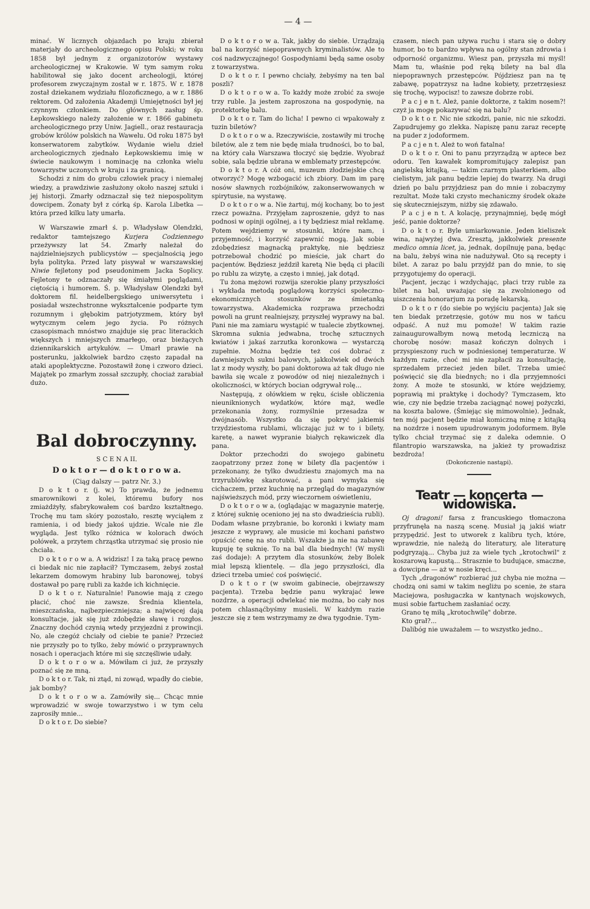— 4 —
minać. W licznych objazdach po kraju zbierał materjały do archeologicznego opisu Polski; w roku 1858 był jednym z organizotorów wystawy archeologicznej w Krakowie. W tym samym roku habilitował się jako docent archeologji, której profesorem zwyczajnym został w r. 1875. W r. 1878 został dziekanem wydziału filozoficznego, a w r. 1886 rektorem. Od założenia Akademji Umiejętności był jej czynnym członkiem. Do głównych zasług śp. Łepkowskiego należy założenie w r. 1866 gabinetu archeologicznego przy Uniw. Jagiell., oraz restauracja grobów królów polskich na Wawelu. Od roku 1875 był konserwatorem zabytków. Wydanie wielu dzieł archeologicznych zjednało Łepkowskiemu imię w świecie naukowym i nominację na członka wielu towarzystw uczonych w kraju i za granicą.
Schodzi z nim do grobu człowiek pracy i niemałej wiedzy, a prawdziwie zasłużony około naszej sztuki i jej historji. Zmarły odznaczał się też niepospolitym dowcipem. Żonaty był z córką śp. Karola Libetka — która przed kilku laty umarła.
W Warszawie zmarł ś. p. Władysław Olendzki, redaktor tamtejszego Kurjera Codziennego przeżywszy lat 54. Zmarły należał do najdzielniejszych publicystów — specjalnością jego była polityka. Przed laty pisywał w warszawskiej Niwie fejletony pod pseudonimem Jacka Soplicy. Fejletony te odznaczały się śmiałymi poglądami, ciętością i humorem. Ś. p. Władysław Olendzki był doktorem fil. heidelbergskiego uniwersytetu i posiadał wszechstronne wykształcenie podparte tym rozumnym i głębokim patrjotyzmem, który był wytycznym celem jego życia. Po różnych czasopismach mnóstwo znajduje się prac literackich większych i mniejszych zmarłego, oraz bieżących dziennikarskich artykułów. — Umarł prawie na posterunku, jakkolwiek bardzo często zapadał na ataki apoplektyczne. Pozostawił żonę i czworo dzieci. Majątek po zmarłym zossał szczupły, chociaż zarabiał dużo.
Bal dobroczynny.
S C E N A II.
D o k t o r — d o k t o r o w a.
(Ciąg dalszy — patrz Nr. 3.)
D o k t o r. (j. w.) To prawda, że jednemu smarownikowi z kolei, któremu bufory nos zmiażdżyły, sfabrykowałem coś bardzo kształtnego. Trochę mu tam skóry pozostało, resztę wyciąłem z ramienia, i od biedy jakoś ujdzie. Wcale nie źle wygląda. Jest tylko różnica w kolorach dwóch połówek, a przytem chrząstka utrzymać się prosio nie chciała.
D o k t o r o w a. A widzisz! I za taką pracę pewno ci biedak nic nie zapłacił? Tymczasem, żebyś został lekarzem domowym hrabiny lub baronowej, tobyś dostawał po parę rubli za każde ich kichnięcie.
D o k t o r. Naturalnie! Panowie mają z czego płacić, choć nie zawsze. Średnia klientela, mieszczańska, najbezpieczniejsza; a najwięcej dają konsultacje, jak się już zdobędzie sławę i rozgłos. Znaczny dochód czynią wtedy przyjezdni z prowincji. No, ale czegóż chciały od ciebie te panie? Przecież nie przyszły po to tylko, żeby mówić o przyprawnych nosach i operacjach które mi się szczęśliwie udały.
D o k t o r o w a. Mówiłam ci już, że przyszły poznać się ze mną.
D o k t o r. Tak, ni ztąd, ni zowąd, wpadły do ciebie, jak bomby?
D o k t o r o w a. Zamówiły się... Chcąc mnie wprowadzić w swoje towarzystwo i w tym celu zaprosiły mnie...
D o k t o r. Do siebie?
D o k t o r o w a. Tak, jakby do siebie. Urządzają bal na korzyść niepoprawnych kryminalistów. Ale to coś nadzwyczajnego! Gospodyniami będą same osoby z towarzystwa.
D o k t o r. I pewno chciały, żebyśmy na ten bal poszli?
D o k t o r o w a. To każdy może zrobić za swoje trzy ruble. Ja jestem zaproszona na gospodynię, na protektorkę balu.
D o k t o r. Tam do licha! I pewno ci wpakowały z tuzin biletów?
D o k t o r o w a. Rzeczywiście, zostawiły mi trochę biletów, ale z tem nie będę miała trudności, bo to bal, na który cała Warszawa tłoczyć się będzie. Wyobraź sobie, sala będzie ubrana w emblematy przestępców.
D o k t o r. A cóż oni, muzeum złodziejskie chcą otworzyć? Mogę wzbogacić ich zbiory. Dam im parę nosów sławnych rozbójników, zakonserwowanych w spirytusie, na wystawę.
D o k t o r o w a. Nie żartuj, mój kochany, bo to jest rzecz poważna. Przyjęłam zaproszenie, gdyż to nas podnosi w opinji ogólnej, a i ty będziesz miał reklamę. Potem wejdziemy w stosunki, które nam, i przyjemność, i korzyść zapewnić mogą. Jak sobie zdobędziesz magnacką praktykę, nie będziesz potrzebował chodzić po mieście, jak chart do pacjentów. Będziesz jeździł karetą Nie będą ci płacili po rublu za wizytę, a często i mniej, jak dotąd.
Tu żona mężowi rozwija szerokie plany przyszłości i wykłada metodą poglądową korzyści społeczno-ekonomicznych stosunków ze śmietanką towarzystwa. Akademicka rozprawa przechodzi powoli na grunt realniejszy, przyszłej wyprawy na bal. Pani nie ma zamiaru wystąpić w tualecie zbytkownej. Skromna suknia jedwabna, trochę sztucznych kwiatów i jakaś zarzutka koronkowa — wystarczą zupełnie. Można będzie też coś dobrać z dawniejszych sukni balowych, jakkolwiek od dwóch lat z mody wyszły, bo pani doktorowa aż tak długo nie bawiła się wcale z powodów od niej niezależnych i okoliczności, w których bocian odgrywał rolę...
Następują, z ołówkiem w ręku, ścisłe obliczenia nieuniknionych wydatków, które mąż, wedle przekonania żony, rozmyślnie przesadza w dwójnasób. Wszystko da się pokryć jakiemiś trzydziestoma rublami, wliczając już w to i bilety, karetę, a nawet wypranie białych rękawiczek dla pana.
Doktor przechodzi do swojego gabinetu zaopatrzony przez żonę w bilety dla pacjentów i przekonany, że tylko dwudziestu znajomych ma na trzyrublówkę skarotować, a pani wymyka się cichaczem, przez kuchnię na przegląd do magazynów najświeższych mód, przy wieczornem oświetleniu,
D o k t o r o w a, (oglądając w magazynie materję, z której suknię oceniono jej na sto dwadzieścia rubli). Dodam własne przybranie, bo koronki i kwiaty mam jeszcze z wyprawy, ale musicie mi kochani państwo opuścić cenę na sto rubli. Wszakże ja nie na zabawę kupuję tę suknię. To na bal dla biednych! (W myśli zaś dodaje): A przytem dla stosunków, żeby Bolek miał lepszą klientelę. — dla jego przyszłości, dla dzieci trzeba umieć coś poświęcić.
D o k t o r (w swoim gabinecie, obejrzawszy pacjenta). Trzeba będzie panu wykrajać lewe nozdrze, a operacji odwlekać nie można, bo cały nos potem chlasnąćbyśmy musieli. W każdym razie jeszcze się z tem wstrzymamy ze dwa tygodnie. Tym-
czasem, niech pan używa ruchu i stara się o dobry humor, bo to bardzo wpływa na ogólny stan zdrowia i odporność organizmu. Wiesz pan, przyszła mi myśl! Mam tu, właśnie pod ręką bilety na bal dla niepoprawnych przestępców. Pójdziesz pan na tę zabawę, popatrzysz na ładne kobiety, przetrzęsiesz się trochę, wypocisz! to zawsze dobrze robi.
P a c j e n t. Ależ, panie doktorze, z takim nosem?! czyż ja mogę pokazywać się na balu?
D o k t o r. Nic nie szkodzi, panie, nic nie szkodzi. Zapudrujemy go zlekka. Napiszę panu zaraz receptę na puder z jodoformem.
P a c j e n t. Ależ to woń fatalna!
D o k t o r. Oni to panu przyrządzą w aptece bez odoru. Ten kawałek kompromitujący zalepisz pan angielską kitajką, — takim czarnym plasterkiem, albo cielistym, jak panu będzie lepiej do twarzy. Na drugi dzień po balu przyjdziesz pan do mnie i zobaczymy rezultat. Może taki czysto mechaniczny środek okaże się skuteczniejszym, niżby się zdawało.
P a c j e n t. A kolację, przynajmniej, będę mógł jeść, panie doktorze?
D o k t o r. Byle umiarkowanie. Jeden kieliszek wina, najwyżej dwa. Zresztą, jakkolwiek presente medico omnia licet, ja, jednak, dopilnuję pana, będąc na balu, żebyś wina nie nadużywał. Oto są recepty i bilet. A zaraz po balu przyjdź pan do mnie, to się przygotujemy do operacji.
Pacjent, jecząc i wzdychając, płaci trzy ruble za bilet na bal, uważając się za zwolnionego od uiszczenia honorarjum za poradę lekarską.
D o k t o r (do siebie po wyjściu pacjenta) Jak się ten biedak przetrzęsie, gotów mu nos w tańcu odpaść. A nuż mu pomoże! W takim razie zainaugurowałbym nową metodą leczniczą na chorobę nosów: masaż kończyn dolnych i przyspieszony ruch w podniesionej temperaturze. W każdym razie, choć mi nie zapłacił za konsultację, sprzedałem przecież jeden bilet. Trzeba umieć poświęcić się dla biednych; no i dla przyjemności żony. A może te stosunki, w które wejdziemy, poprawią mi praktykę i dochody? Tymczasem, kto wie, czy nie będzie trzeba zaciągnąć nowej pożyczki, na koszta balowe. (Śmiejąc się mimowolnie). Jednak, ten mój pacjent będzie miał komiczną minę z kitajką na nozdrze i nosem upudrowanym jodoformem. Byle tylko chciał trzymać się z daleka odemnie. O filantropio warszawska, na jakież ty prowadzisz bezdroża!
(Dokończenie nastąpi).
Teatr — koncerta — widowiska.
Oj dragoni! farsa z francuskiego tłomaczona przyfrunęła na naszą scenę. Musiał ją jakiś wiatr przypędzić. Jest to utworek z kalibru tych, które, wprawdzie, nie należą do literatury, ale literaturę podgryzają... Chyba już za wiele tych „krotochwil" z koszarową kapustą... Strasznie to budujące, smaczne, a dowcipne — aż w nosie kręci...
Tych „dragonów" rozbierać już chyba nie można — chodzą oni sami w takim negliżu po scenie, że stara Maciejowa, posługaczka w kantynach wojskowych, musi sobie fartuchem zasłaniać oczy.
Grano tę miłą „krotochwilę" dobrze.
Kto grał?...
Dalibóg nie uważałem — to wszystko jedno..